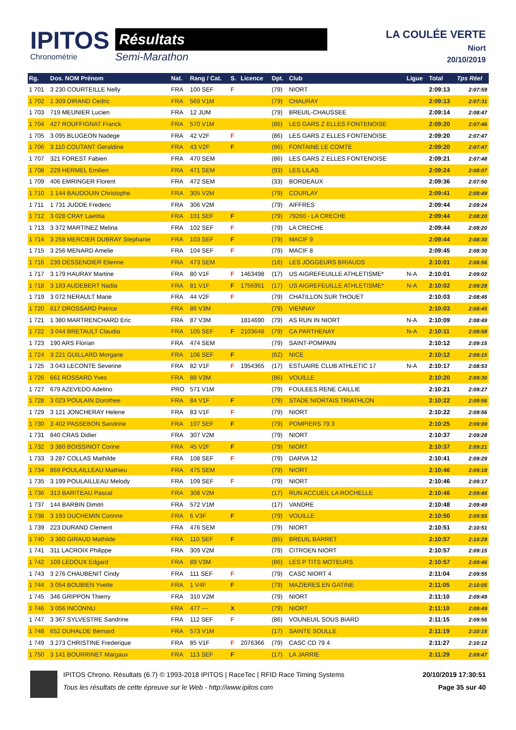IPITOS
Chronométrie
Résultats
Semi-Marathon
LA COULÉE VERTE
Niort
20/10/2019
| Rg. | Dos. NOM Prénom | Nat. | Rang / Cat. | S. | Licence | Dpt. | Club | Ligue | Total | Tps Réel |
| --- | --- | --- | --- | --- | --- | --- | --- | --- | --- | --- |
| 1 701 | 3 230 COURTEILLE Nelly | FRA | 100 SEF | F | | (79) | NIORT | | 2:09:13 | 2:07:59 |
| 1 702 | 1 309 DIRAND Cedric | FRA | 569 V1M | | | (79) | CHAURAY | | 2:09:13 | 2:07:31 |
| 1 703 | 719 MEUNIER Lucien | FRA | 12 JUM | | | (79) | BREUIL-CHAUSSEE | | 2:09:14 | 2:08:47 |
| 1 704 | 427 ROUFFIGNAT Franck | FRA | 570 V1M | | | (86) | LES GARS Z ELLES FONTENOISE | | 2:09:20 | 2:07:46 |
| 1 705 | 3 095 BLUGEON Nadege | FRA | 42 V2F | F | | (86) | LES GARS Z ELLES FONTENOISE | | 2:09:20 | 2:07:47 |
| 1 706 | 3 110 COUTANT Geraldine | FRA | 43 V2F | F | | (86) | FONTAINE LE COMTE | | 2:09:20 | 2:07:47 |
| 1 707 | 321 FOREST Fabien | FRA | 470 SEM | | | (86) | LES GARS Z ELLES FONTENOISE | | 2:09:21 | 2:07:48 |
| 1 708 | 229 HERMEL Emilien | FRA | 471 SEM | | | (93) | LES LILAS | | 2:09:24 | 2:08:07 |
| 1 709 | 406 EMRINGER Florent | FRA | 472 SEM | | | (33) | BORDEAUX | | 2:09:36 | 2:07:50 |
| 1 710 | 1 144 BAUDOUIN Christophe | FRA | 305 V2M | | | (79) | COURLAY | | 2:09:41 | 2:08:49 |
| 1 711 | 1 731 JUDDE Frederic | FRA | 306 V2M | | | (79) | AIFFRES | | 2:09:44 | 2:09:24 |
| 1 712 | 3 028 CRAY Laetitia | FRA | 101 SEF | F | | (79) | 79260 - LA CRECHE | | 2:09:44 | 2:08:20 |
| 1 713 | 3 372 MARTINEZ Melina | FRA | 102 SEF | F | | (79) | LA CRECHE | | 2:09:44 | 2:08:20 |
| 1 714 | 3 258 MERCIER DUBRAY Stephanie | FRA | 103 SEF | F | | (79) | MACIF 9 | | 2:09:44 | 2:08:30 |
| 1 715 | 3 256 MENARD Amelie | FRA | 104 SEF | F | | (79) | MACIF 8 | | 2:09:45 | 2:08:30 |
| 1 716 | 239 DESSENDIER Etienne | FRA | 473 SEM | | | (16) | LES JOGGEURS BRIAUDS | | 2:10:01 | 2:08:56 |
| 1 717 | 3 179 HAURAY Martine | FRA | 80 V1F | F | 1463498 | (17) | US AIGREFEUILLE ATHLETISME* | N-A | 2:10:01 | 2:09:02 |
| 1 718 | 3 183 AUDEBERT Nadia | FRA | 81 V1F | F | 1756951 | (17) | US AIGREFEUILLE ATHLETISME* | N-A | 2:10:02 | 2:09:28 |
| 1 719 | 3 072 NERAULT Marie | FRA | 44 V2F | F | | (79) | CHATILLON SUR THOUET | | 2:10:03 | 2:08:45 |
| 1 720 | 617 DROSSARD Patrice | FRA | 86 V3M | | | (79) | VIENNAY | | 2:10:03 | 2:08:45 |
| 1 721 | 1 380 MARTRENCHARD Eric | FRA | 87 V3M | | 1814690 | (79) | AS RUN IN NIORT | N-A | 2:10:09 | 2:08:49 |
| 1 722 | 3 044 BRETAULT Claudia | FRA | 105 SEF | F | 2103648 | (79) | CA PARTHENAY | N-A | 2:10:11 | 2:08:58 |
| 1 723 | 190 ARS Florian | FRA | 474 SEM | | | (79) | SAINT-POMPAIN | | 2:10:12 | 2:09:15 |
| 1 724 | 3 221 GUILLARD Morgane | FRA | 106 SEF | F | | (62) | NICE | | 2:10:12 | 2:09:15 |
| 1 725 | 3 043 LECONTE Severine | FRA | 82 V1F | F | 1954365 | (17) | ESTUAIRE CLUB ATHLETIC 17 | N-A | 2:10:17 | 2:08:53 |
| 1 726 | 661 ROSSARD Yves | FRA | 88 V3M | | | (86) | VOUILLE | | 2:10:20 | 2:09:30 |
| 1 727 | 679 AZEVEDO Adelino | PRO | 571 V1M | | | (79) | FOULEES RENE CAILLIE | | 2:10:21 | 2:09:27 |
| 1 728 | 3 023 POULAIN Dorothee | FRA | 84 V1F | F | | (79) | STADE NIORTAIS TRIATHLON | | 2:10:22 | 2:09:56 |
| 1 729 | 3 121 JONCHERAY Helene | FRA | 83 V1F | F | | (79) | NIORT | | 2:10:22 | 2:09:56 |
| 1 730 | 3 402 PASSEBON Sandrine | FRA | 107 SEF | F | | (79) | POMPIERS 79 3 | | 2:10:25 | 2:09:09 |
| 1 731 | 840 CRAS Didier | FRA | 307 V2M | | | (79) | NIORT | | 2:10:37 | 2:09:28 |
| 1 732 | 3 380 BOISSINOT Corine | FRA | 45 V2F | F | | (79) | NIORT | | 2:10:37 | 2:09:21 |
| 1 733 | 3 287 COLLAS Mathilde | FRA | 108 SEF | F | | (79) | DARVA 12 | | 2:10:41 | 2:09:29 |
| 1 734 | 869 POULAILLEAU Mathieu | FRA | 475 SEM | | | (79) | NIORT | | 2:10:46 | 2:09:18 |
| 1 735 | 3 199 POULAILLEAU Melody | FRA | 109 SEF | F | | (79) | NIORT | | 2:10:46 | 2:09:17 |
| 1 736 | 313 BARITEAU Pascal | FRA | 308 V2M | | | (17) | RUN ACCUEIL LA ROCHELLE | | 2:10:46 | 2:09:45 |
| 1 737 | 144 BARBIN Dimitri | FRA | 572 V1M | | | (17) | VANDRE | | 2:10:48 | 2:09:49 |
| 1 738 | 3 193 DUCHEMIN Corinne | FRA | 6 V3F | F | | (79) | VOUILLE | | 2:10:50 | 2:09:55 |
| 1 739 | 223 DURAND Clement | FRA | 476 SEM | | | (79) | NIORT | | 2:10:51 | 2:10:51 |
| 1 740 | 3 360 GIRAUD Mathilde | FRA | 110 SEF | F | | (85) | BREUIL BARRET | | 2:10:57 | 2:10:29 |
| 1 741 | 311 LACROIX Philippe | FRA | 309 V2M | | | (79) | CITROEN NIORT | | 2:10:57 | 2:09:15 |
| 1 742 | 109 LEDOUX Edgard | FRA | 89 V3M | | | (86) | LES P TITS MOTEURS | | 2:10:57 | 2:09:46 |
| 1 743 | 3 276 CHAUBENIT Cindy | FRA | 111 SEF | F | | (79) | CASC NIORT 4 | | 2:11:04 | 2:09:55 |
| 1 744 | 3 054 BOUBIEN Yvette | FRA | 1 V4F | F | | (79) | MAZIERES EN GATINE | | 2:11:05 | 2:10:05 |
| 1 745 | 346 GRIPPON Thierry | FRA | 310 V2M | | | (79) | NIORT | | 2:11:10 | 2:09:49 |
| 1 746 | 3 056 INCONNU | FRA | 477 --- | X | | (79) | NIORT | | 2:11:10 | 2:09:49 |
| 1 747 | 3 367 SYLVESTRE Sandrine | FRA | 112 SEF | F | | (86) | VOUNEUIL SOUS BIARD | | 2:11:15 | 2:09:56 |
| 1 748 | 652 DUHALDE Bernard | FRA | 573 V1M | | | (17) | SAINTE SOULLE | | 2:11:19 | 2:10:15 |
| 1 749 | 3 273 CHRISTINE Frederique | FRA | 85 V1F | F | 2076366 | (79) | CASC CD 79 4 | | 2:11:27 | 2:10:12 |
| 1 750 | 3 141 BOURRINET Margaux | FRA | 113 SEF | F | | (17) | LA JARRIE | | 2:11:29 | 2:09:47 |
IPITOS Chrono. Résultats (6.7) © 1993-2018 IPITOS | RaceTec | RFID Race Timing Systems
Tous les résultats de cette épreuve sur le Web - http://www.ipitos.com
20/10/2019 17:30:51
Page 35 sur 40